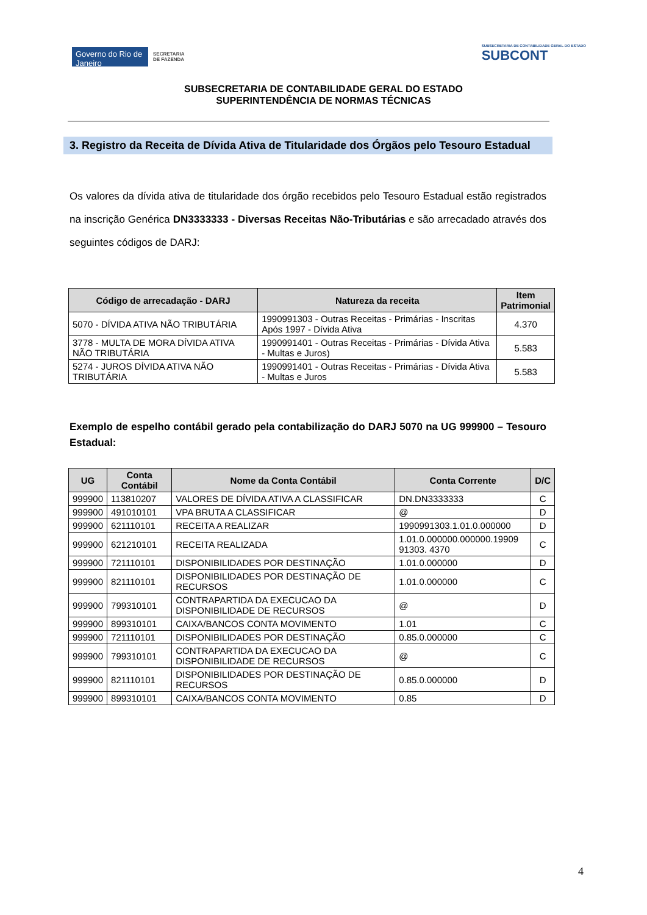Governo do Rio de Janeiro
SECRETARIA
DE FAZENDA
SUBSECRETARIA DE CONTABILIDADE GERAL DO ESTADO
SUBCONT
SUBSECRETARIA DE CONTABILIDADE GERAL DO ESTADO
SUPERINTENDÊNCIA DE NORMAS TÉCNICAS
3. Registro da Receita de Dívida Ativa de Titularidade dos Órgãos pelo Tesouro Estadual
Os valores da dívida ativa de titularidade dos órgão recebidos pelo Tesouro Estadual estão registrados na inscrição Genérica DN3333333 - Diversas Receitas Não-Tributárias e são arrecadado através dos seguintes códigos de DARJ:
| Código de arrecadação - DARJ | Natureza da receita | Item Patrimonial |
| --- | --- | --- |
| 5070 - DÍVIDA ATIVA NÃO TRIBUTÁRIA | 1990991303 - Outras Receitas - Primárias - Inscritas Após 1997 - Dívida Ativa | 4.370 |
| 3778 - MULTA DE MORA DÍVIDA ATIVA NÃO TRIBUTÁRIA | 1990991401 - Outras Receitas - Primárias - Dívida Ativa - Multas e Juros) | 5.583 |
| 5274 - JUROS DÍVIDA ATIVA NÃO TRIBUTÁRIA | 1990991401 - Outras Receitas - Primárias - Dívida Ativa - Multas e Juros | 5.583 |
Exemplo de espelho contábil gerado pela contabilização do DARJ 5070 na UG 999900 – Tesouro Estadual:
| UG | Conta Contábil | Nome da Conta Contábil | Conta Corrente | D/C |
| --- | --- | --- | --- | --- |
| 999900 | 113810207 | VALORES DE DÍVIDA ATIVA A CLASSIFICAR | DN.DN3333333 | C |
| 999900 | 491010101 | VPA BRUTA A CLASSIFICAR | @ | D |
| 999900 | 621110101 | RECEITA A REALIZAR | 1990991303.1.01.0.000000 | D |
| 999900 | 621210101 | RECEITA REALIZADA | 1.01.0.000000.000000.19909 91303. 4370 | C |
| 999900 | 721110101 | DISPONIBILIDADES POR DESTINAÇÃO | 1.01.0.000000 | D |
| 999900 | 821110101 | DISPONIBILIDADES POR DESTINAÇÃO DE RECURSOS | 1.01.0.000000 | C |
| 999900 | 799310101 | CONTRAPARTIDA DA EXECUCAO DA DISPONIBILIDADE DE RECURSOS | @ | D |
| 999900 | 899310101 | CAIXA/BANCOS CONTA MOVIMENTO | 1.01 | C |
| 999900 | 721110101 | DISPONIBILIDADES POR DESTINAÇÃO | 0.85.0.000000 | C |
| 999900 | 799310101 | CONTRAPARTIDA DA EXECUCAO DA DISPONIBILIDADE DE RECURSOS | @ | C |
| 999900 | 821110101 | DISPONIBILIDADES POR DESTINAÇÃO DE RECURSOS | 0.85.0.000000 | D |
| 999900 | 899310101 | CAIXA/BANCOS CONTA MOVIMENTO | 0.85 | D |
4